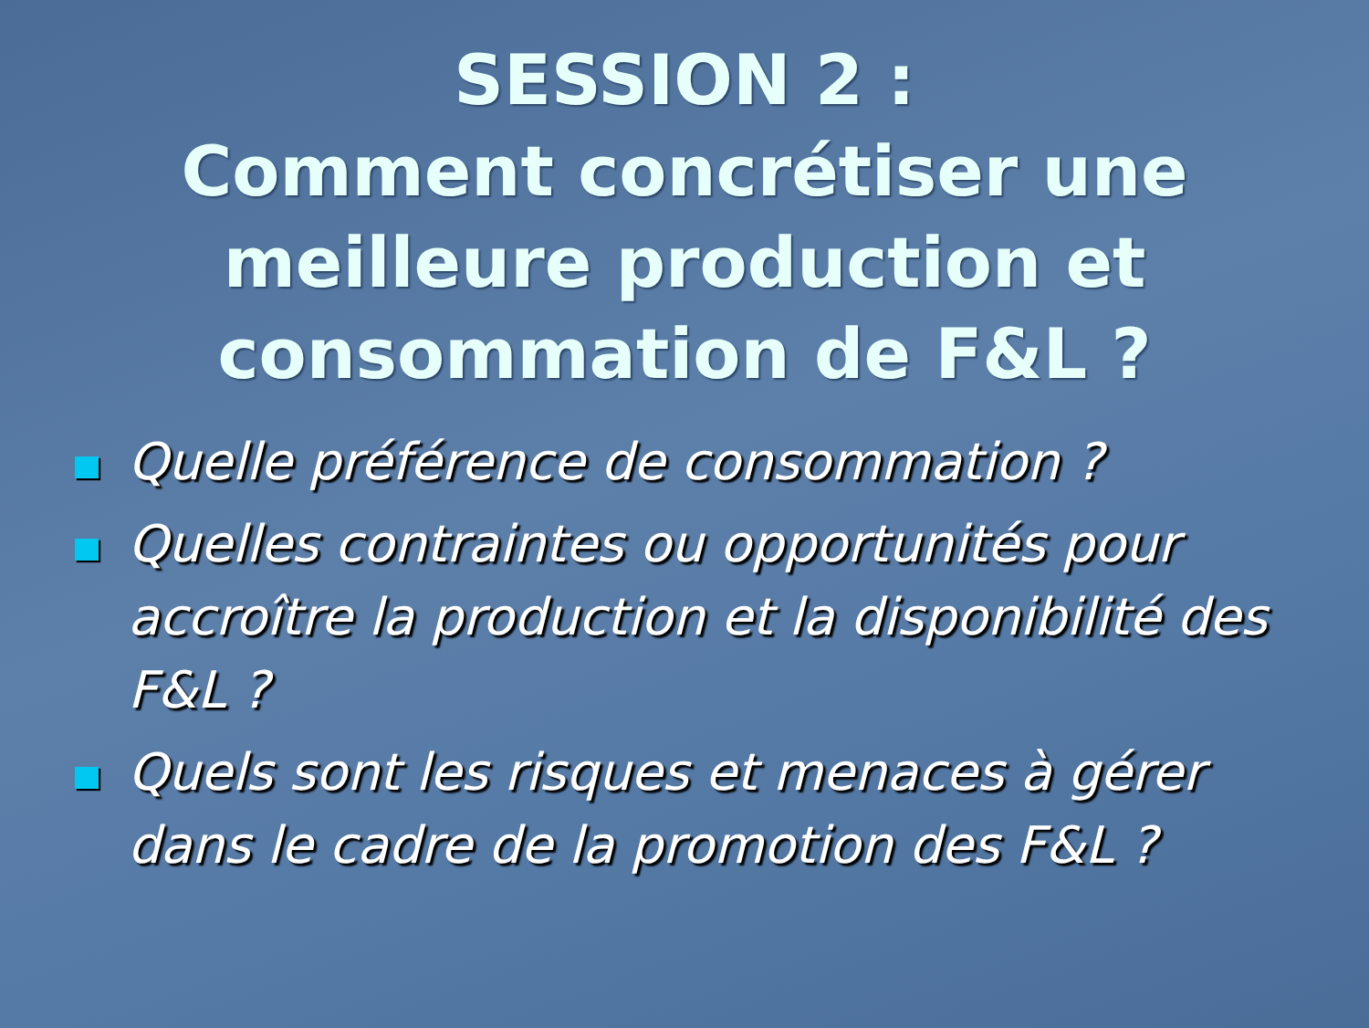SESSION 2 :
Comment concrétiser une meilleure production et consommation de F&L ?
Quelle préférence de consommation ?
Quelles contraintes ou opportunités pour accroître la production et la disponibilité des F&L ?
Quels sont les risques et menaces à gérer dans le cadre de la promotion des F&L ?